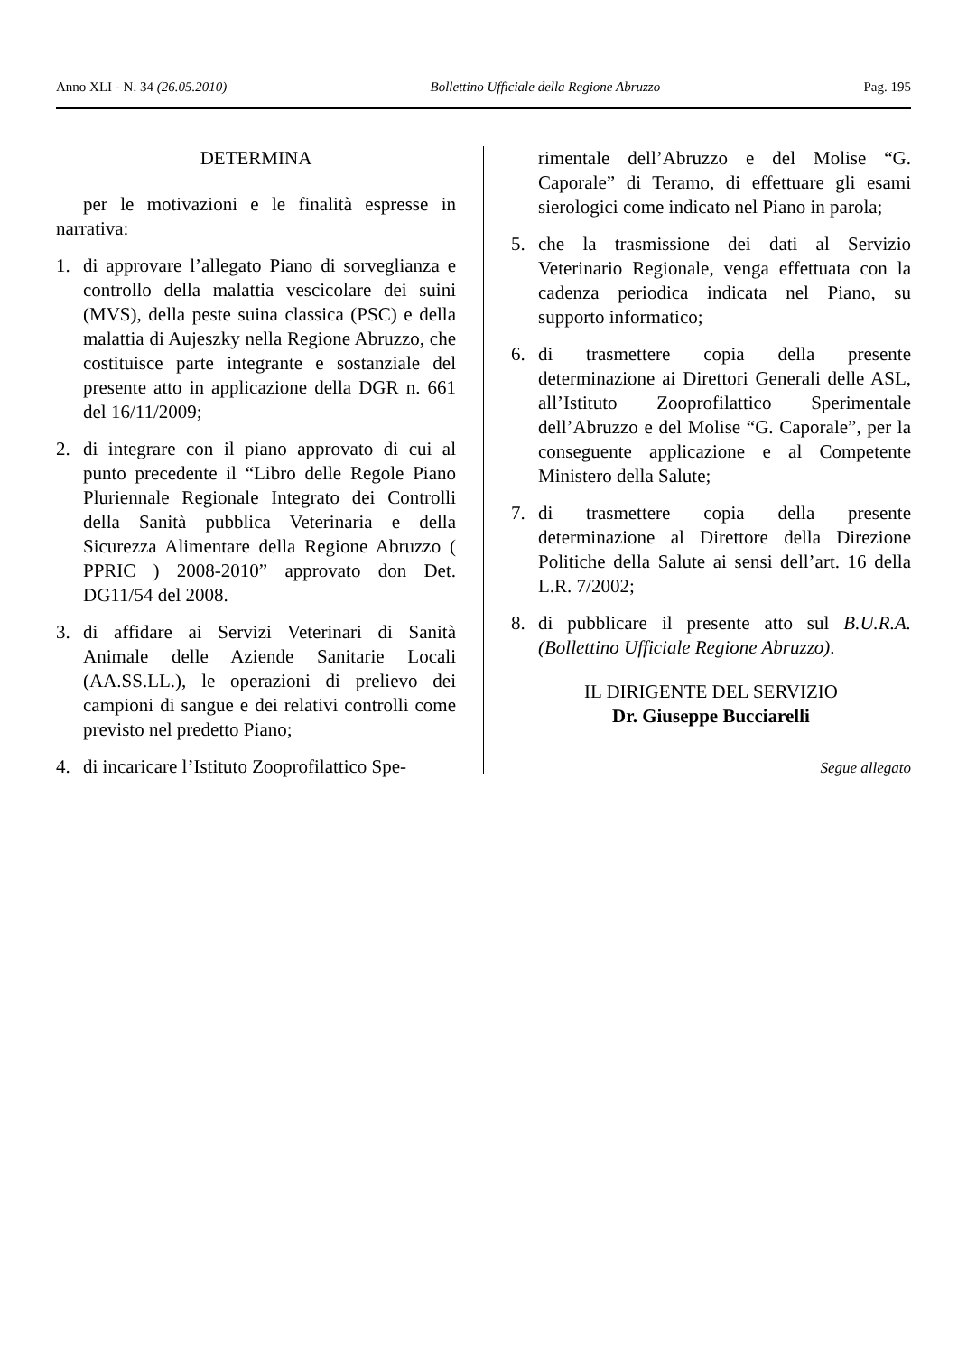Anno XLI - N. 34 (26.05.2010) Bollettino Ufficiale della Regione Abruzzo Pag. 195
DETERMINA
per le motivazioni e le finalità espresse in narrativa:
1. di approvare l’allegato Piano di sorveglianza e controllo della malattia vescicolare dei suini (MVS), della peste suina classica (PSC) e della malattia di Aujeszky nella Regione Abruzzo, che costituisce parte integrante e sostanziale del presente atto in applicazione della DGR n. 661 del 16/11/2009;
2. di integrare con il piano approvato di cui al punto precedente il “Libro delle Regole Piano Pluriennale Regionale Integrato dei Controlli della Sanità pubblica Veterinaria e della Sicurezza Alimentare della Regione Abruzzo ( PPRIC ) 2008-2010” approvato don Det. DG11/54 del 2008.
3. di affidare ai Servizi Veterinari di Sanità Animale delle Aziende Sanitarie Locali (AA.SS.LL.), le operazioni di prelievo dei campioni di sangue e dei relativi controlli come previsto nel predetto Piano;
4. di incaricare l’Istituto Zooprofilattico Spe-
rimentale dell’Abruzzo e del Molise “G. Caporale” di Teramo, di effettuare gli esami sierologici come indicato nel Piano in parola;
5. che la trasmissione dei dati al Servizio Veterinario Regionale, venga effettuata con la cadenza periodica indicata nel Piano, su supporto informatico;
6. di trasmettere copia della presente determinazione ai Direttori Generali delle ASL, all’Istituto Zooprofilattico Sperimentale dell’Abruzzo e del Molise “G. Caporale”, per la conseguente applicazione e al Competente Ministero della Salute;
7. di trasmettere copia della presente determinazione al Direttore della Direzione Politiche della Salute ai sensi dell’art. 16 della L.R. 7/2002;
8. di pubblicare il presente atto sul B.U.R.A. (Bollettino Ufficiale Regione Abruzzo).
IL DIRIGENTE DEL SERVIZIO
Dr. Giuseppe Bucciarelli
Segue allegato